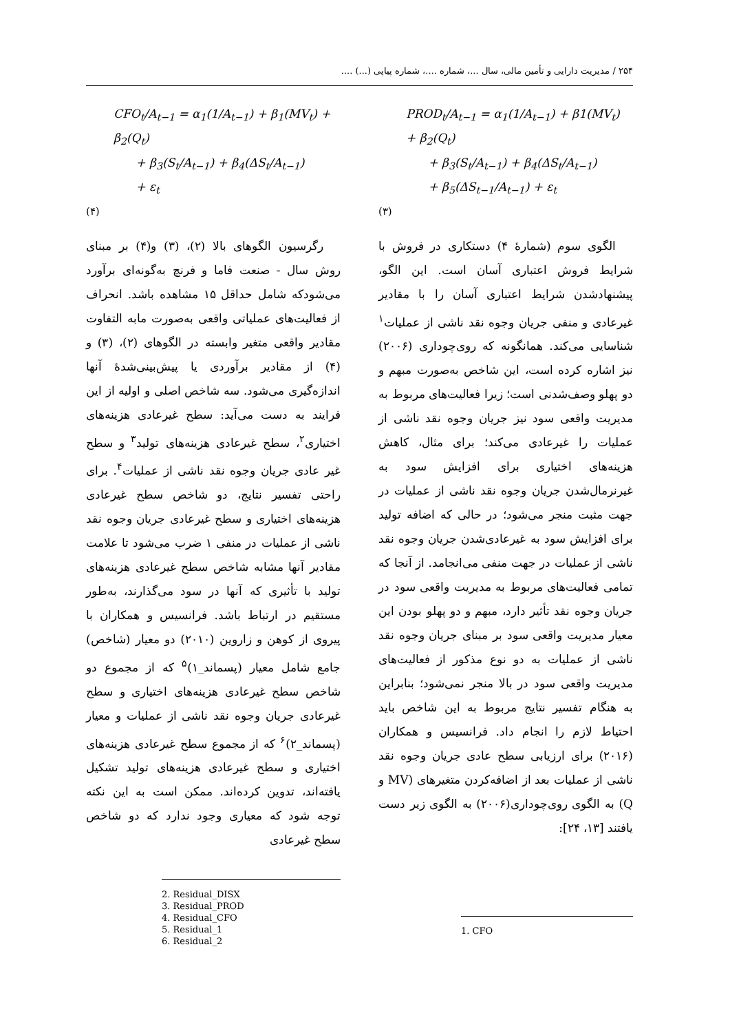۲۵۴ / مدیریت دارایی و تأمین مالی، سال ...، شماره ....، شماره پیاپی (...) ....
PROD<sub>t</sub>/A<sub>t−1</sub> = α<sub>1</sub>(1/A<sub>t−1</sub>) + β1(MV<sub>t</sub>) + β<sub>2</sub>(Q<sub>t</sub>)
+ β<sub>3</sub>(S<sub>t</sub>/A<sub>t−1</sub>) + β<sub>4</sub>(ΔS<sub>t</sub>/A<sub>t−1</sub>)
+ β<sub>5</sub>(ΔS<sub>t−1</sub>/A<sub>t−1</sub>) + ε<sub>t</sub>
(۳)
الگوی سوم (شمارهٔ ۴) دستکاری در فروش با شرایط فروش اعتباری آسان است. این الگو، پیشنهادشدن شرایط اعتباری آسان را با مقادیر غیرعادی و منفی جریان وجوه نقد ناشی از عملیات<sup>۱</sup> شناسایی می‌کند. همانگونه که روی‌چوداری (۲۰۰۶) نیز اشاره کرده است، این شاخص به‌صورت مبهم و دو پهلو وصف‌شدنی است؛ زیرا فعالیت‌های مربوط به مدیریت واقعی سود نیز جریان وجوه نقد ناشی از عملیات را غیرعادی می‌کند؛ برای مثال، کاهش هزینه‌های اختیاری برای افزایش سود به غیرنرمال‌شدن جریان وجوه نقد ناشی از عملیات در جهت مثبت منجر می‌شود؛ در حالی که اضافه تولید برای افزایش سود به غیرعادی‌شدن جریان وجوه نقد ناشی از عملیات در جهت منفی می‌انجامد. از آنجا که تمامی فعالیت‌های مربوط به مدیریت واقعی سود در جریان وجوه نقد تأثیر دارد، مبهم و دو پهلو بودن این معیار مدیریت واقعی سود بر مبنای جریان وجوه نقد ناشی از عملیات به دو نوع مذکور از فعالیت‌های مدیریت واقعی سود در بالا منجر نمی‌شود؛ بنابراین به هنگام تفسیر نتایج مربوط به این شاخص باید احتیاط لازم را انجام داد. فرانسیس و همکاران (۲۰۱۶) برای ارزیابی سطح عادی جریان وجوه نقد ناشی از عملیات بعد از اضافه‌کردن متغیرهای (MV و Q) به الگوی روی‌چوداری(۲۰۰۶) به الگوی زیر دست یافتند [۱۳، ۲۴]:
1. CFO
CFO<sub>t</sub>/A<sub>t−1</sub> = α<sub>1</sub>(1/A<sub>t−1</sub>) + β<sub>1</sub>(MV<sub>t</sub>) + β<sub>2</sub>(Q<sub>t</sub>)
+ β<sub>3</sub>(S<sub>t</sub>/A<sub>t−1</sub>) + β<sub>4</sub>(ΔS<sub>t</sub>/A<sub>t−1</sub>)
+ ε<sub>t</sub>
(۴)
رگرسیون الگوهای بالا (۲)، (۳) و(۴) بر مبنای روش سال - صنعت فاما و فرنچ به‌گونه‌ای برآورد می‌شودکه شامل حداقل ۱۵ مشاهده باشد. انحراف از فعالیت‌های عملیاتی واقعی به‌صورت مابه التفاوت مقادیر واقعی متغیر وابسته در الگوهای (۲)، (۳) و (۴) از مقادیر برآوردی یا پیش‌بینی‌شدهٔ آنها اندازه‌گیری می‌شود. سه شاخص اصلی و اولیه از این فرایند به دست می‌آید: سطح غیرعادی هزینه‌های اختیاری<sup>۲</sup>، سطح غیرعادی هزینه‌های تولید<sup>۳</sup> و سطح غیر عادی جریان وجوه نقد ناشی از عملیات<sup>۴</sup>. برای راحتی تفسیر نتایج، دو شاخص سطح غیرعادی هزینه‌های اختیاری و سطح غیرعادی جریان وجوه نقد ناشی از عملیات در منفی ۱ ضرب می‌شود تا علامت مقادیر آنها مشابه شاخص سطح غیرعادی هزینه‌های تولید با تأثیری که آنها در سود می‌گذارند، به‌طور مستقیم در ارتباط باشد. فرانسیس و همکاران با پیروی از کوهن و زاروین (۲۰۱۰) دو معیار (شاخص) جامع شامل معیار (پسماند_۱)<sup>۵</sup> که از مجموع دو شاخص سطح غیرعادی هزینه‌های اختیاری و سطح غیرعادی جریان وجوه نقد ناشی از عملیات و معیار (پسماند_۲)<sup>۶</sup> که از مجموع سطح غیرعادی هزینه‌های اختیاری و سطح غیرعادی هزینه‌های تولید تشکیل یافته‌اند، تدوین کرده‌اند. ممکن است به این نکته توجه شود که معیاری وجود ندارد که دو شاخص سطح غیرعادی
2. Residual_DISX
3. Residual_PROD
4. Residual_CFO
5. Residual_1
6. Residual_2